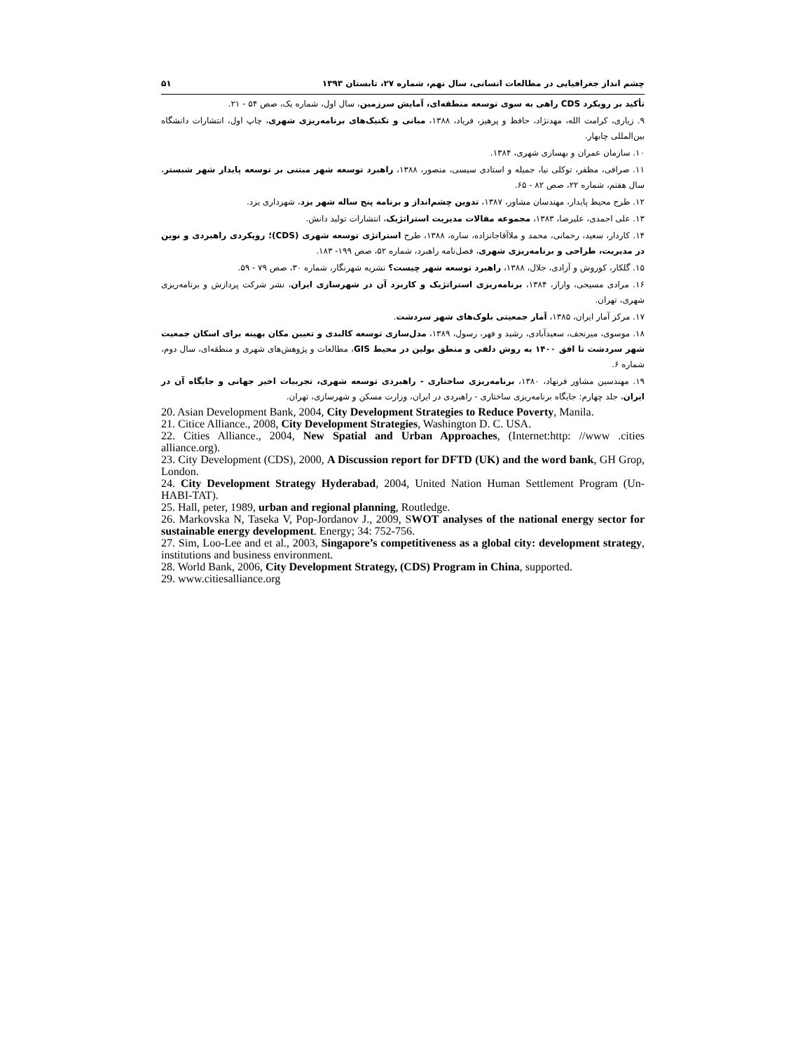چشم انداز جغرافیایی در مطالعات انسانی، سال نهم، شماره ۲۷، تابستان ۱۳۹۳ ۵۱
تأکید بر رویکرد CDS راهی به سوی توسعه منطقه‌ای، آمایش سرزمین، سال اول، شماره یک، صص ۵۴ - ۲۱.
۹. زیاری، کرامت الله، مهدنژاد، حافظ و پرهیز، فریاد، ۱۳۸۸، مبانی و تکنیک‌های برنامه‌ریزی شهری، چاپ اول، انتشارات دانشگاه بین‌المللی چابهار.
۱۰. سازمان عمران و بهسازی شهری، ۱۳۸۴.
۱۱. صرافی، مظفر، توکلی نیا، جمیله و استادی سیسی، منصور، ۱۳۸۸، راهبرد توسعه شهر مبتنی بر توسعه پایدار شهر شبستر، سال هفتم، شماره ۲۲، صص ۸۲ - ۶۵.
۱۲. طرح محیط پایدار، مهندسان مشاور، ۱۳۸۷، تدوین چشم‌انداز و برنامه پنج ساله شهر یزد، شهرداری یزد.
۱۳. علی احمدی، علیرضا، ۱۳۸۳، مجموعه مقالات مدیریت استراتژیک، انتشارات تولید دانش.
۱۴. کاردار، سعید، رحمانی، محمد و ملاآقاجانزاده، ساره، ۱۳۸۸، طرح استراتژی توسعه شهری (CDS)؛ رویکردی راهبردی و نوین در مدیریت، طراحی و برنامه‌ریزی شهری، فصل‌نامه راهبرد، شماره ۵۲، صص ۱۹۹- ۱۸۳.
۱۵. گلکار، کوروش و آزادی، جلال، ۱۳۸۸، راهبرد توسعه شهر چیست؟ نشریه شهرنگار، شماره ۳۰، صص ۷۹ - ۵۹.
۱۶. مرادی مسیحی، واراز، ۱۳۸۴، برنامه‌ریزی استراتژیک و کاربرد آن در شهرسازی ایران، نشر شرکت پردازش و برنامه‌ریزی شهری، تهران.
۱۷. مرکز آمار ایران، ۱۳۸۵، آمار جمعیتی بلوک‌های شهر سردشت.
۱۸. موسوی، میرنجف، سعیدآبادی، رشید و فهر، رسول، ۱۳۸۹، مدل‌سازی توسعه کالبدی و تعیین مکان بهینه برای اسکان جمعیت شهر سردشت تا افق ۱۴۰۰ به روش دلفی و منطق بولین در محیط GIS، مطالعات و پژوهش‌های شهری و منطقه‌ای، سال دوم، شماره ۶.
۱۹. مهندسین مشاور فرنهاد، ۱۳۸۰، برنامه‌ریزی ساختاری - راهبردی توسعه شهری، تجربیات اخیر جهانی و جایگاه آن در ایران، جلد چهارم: جایگاه برنامه‌ریزی ساختاری - راهبردی در ایران، وزارت مسکن و شهرسازی، تهران.
20. Asian Development Bank, 2004, City Development Strategies to Reduce Poverty, Manila.
21. Citice Alliance., 2008, City Development Strategies, Washington D. C. USA.
22. Cities Alliance., 2004, New Spatial and Urban Approaches, (Internet:http: //www .cities alliance.org).
23. City Development (CDS), 2000, A Discussion report for DFTD (UK) and the word bank, GH Grop, London.
24. City Development Strategy Hyderabad, 2004, United Nation Human Settlement Program (Un- HABI-TAT).
25. Hall, peter, 1989, urban and regional planning, Routledge.
26. Markovska N, Taseka V, Pop-Jordanov J., 2009, SWOT analyses of the national energy sector for sustainable energy development. Energy; 34: 752-756.
27. Sim, Loo-Lee and et al., 2003, Singapore’s competitiveness as a global city: development strategy, institutions and business environment.
28. World Bank, 2006, City Development Strategy, (CDS) Program in China, supported.
29. www.citiesalliance.org